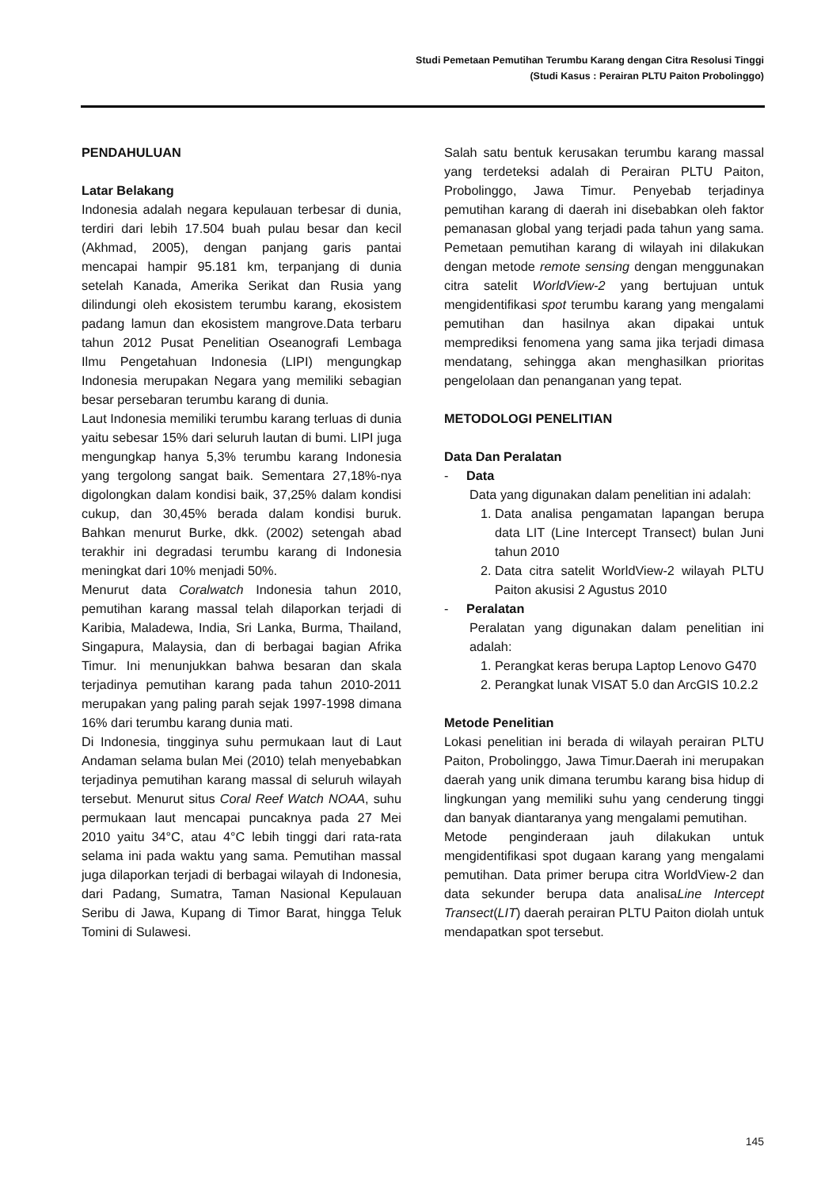Studi Pemetaan Pemutihan Terumbu Karang dengan Citra Resolusi Tinggi
(Studi Kasus : Perairan PLTU Paiton Probolinggo)
PENDAHULUAN
Latar Belakang
Indonesia adalah negara kepulauan terbesar di dunia, terdiri dari lebih 17.504 buah pulau besar dan kecil (Akhmad, 2005), dengan panjang garis pantai mencapai hampir 95.181 km, terpanjang di dunia setelah Kanada, Amerika Serikat dan Rusia yang dilindungi oleh ekosistem terumbu karang, ekosistem padang lamun dan ekosistem mangrove.Data terbaru tahun 2012 Pusat Penelitian Oseanografi Lembaga Ilmu Pengetahuan Indonesia (LIPI) mengungkap Indonesia merupakan Negara yang memiliki sebagian besar persebaran terumbu karang di dunia.
Laut Indonesia memiliki terumbu karang terluas di dunia yaitu sebesar 15% dari seluruh lautan di bumi. LIPI juga mengungkap hanya 5,3% terumbu karang Indonesia yang tergolong sangat baik. Sementara 27,18%-nya digolongkan dalam kondisi baik, 37,25% dalam kondisi cukup, dan 30,45% berada dalam kondisi buruk. Bahkan menurut Burke, dkk. (2002) setengah abad terakhir ini degradasi terumbu karang di Indonesia meningkat dari 10% menjadi 50%.
Menurut data Coralwatch Indonesia tahun 2010, pemutihan karang massal telah dilaporkan terjadi di Karibia, Maladewa, India, Sri Lanka, Burma, Thailand, Singapura, Malaysia, dan di berbagai bagian Afrika Timur. Ini menunjukkan bahwa besaran dan skala terjadinya pemutihan karang pada tahun 2010-2011 merupakan yang paling parah sejak 1997-1998 dimana 16% dari terumbu karang dunia mati.
Di Indonesia, tingginya suhu permukaan laut di Laut Andaman selama bulan Mei (2010) telah menyebabkan terjadinya pemutihan karang massal di seluruh wilayah tersebut. Menurut situs Coral Reef Watch NOAA, suhu permukaan laut mencapai puncaknya pada 27 Mei 2010 yaitu 34°C, atau 4°C lebih tinggi dari rata-rata selama ini pada waktu yang sama. Pemutihan massal juga dilaporkan terjadi di berbagai wilayah di Indonesia, dari Padang, Sumatra, Taman Nasional Kepulauan Seribu di Jawa, Kupang di Timor Barat, hingga Teluk Tomini di Sulawesi.
Salah satu bentuk kerusakan terumbu karang massal yang terdeteksi adalah di Perairan PLTU Paiton, Probolinggo, Jawa Timur. Penyebab terjadinya pemutihan karang di daerah ini disebabkan oleh faktor pemanasan global yang terjadi pada tahun yang sama. Pemetaan pemutihan karang di wilayah ini dilakukan dengan metode remote sensing dengan menggunakan citra satelit WorldView-2 yang bertujuan untuk mengidentifikasi spot terumbu karang yang mengalami pemutihan dan hasilnya akan dipakai untuk memprediksi fenomena yang sama jika terjadi dimasa mendatang, sehingga akan menghasilkan prioritas pengelolaan dan penanganan yang tepat.
METODOLOGI PENELITIAN
Data Dan Peralatan
- Data
Data yang digunakan dalam penelitian ini adalah:
1. Data analisa pengamatan lapangan berupa data LIT (Line Intercept Transect) bulan Juni tahun 2010
2. Data citra satelit WorldView-2 wilayah PLTU Paiton akusisi 2 Agustus 2010
- Peralatan
Peralatan yang digunakan dalam penelitian ini adalah:
1. Perangkat keras berupa Laptop Lenovo G470
2. Perangkat lunak VISAT 5.0 dan ArcGIS 10.2.2
Metode Penelitian
Lokasi penelitian ini berada di wilayah perairan PLTU Paiton, Probolinggo, Jawa Timur.Daerah ini merupakan daerah yang unik dimana terumbu karang bisa hidup di lingkungan yang memiliki suhu yang cenderung tinggi dan banyak diantaranya yang mengalami pemutihan.
Metode penginderaan jauh dilakukan untuk mengidentifikasi spot dugaan karang yang mengalami pemutihan. Data primer berupa citra WorldView-2 dan data sekunder berupa data analisaLine Intercept Transect(LIT) daerah perairan PLTU Paiton diolah untuk mendapatkan spot tersebut.
145